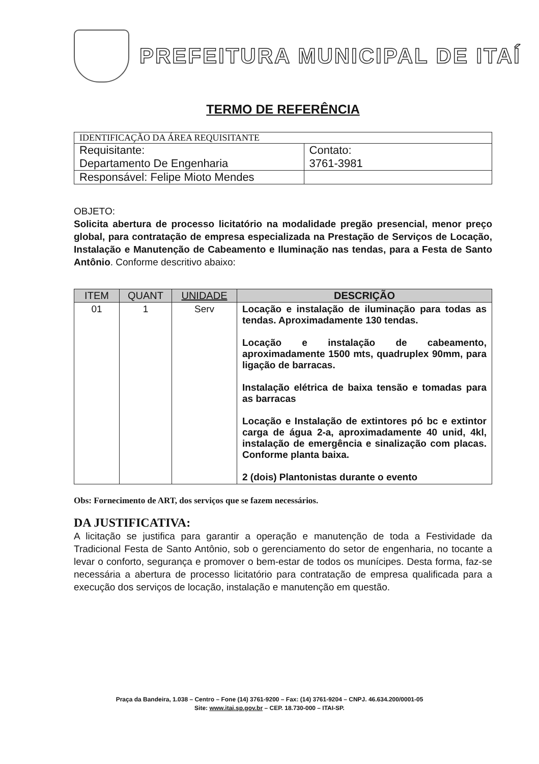PREFEITURA MUNICIPAL DE ITAÍ
TERMO DE REFERÊNCIA
| IDENTIFICAÇÃO DA ÁREA REQUISITANTE | |
| Requisitante: Departamento De Engenharia | Contato: 3761-3981 |
| Responsável: Felipe Mioto Mendes | |
OBJETO:
Solicita abertura de processo licitatório na modalidade pregão presencial, menor preço global, para contratação de empresa especializada na Prestação de Serviços de Locação, Instalação e Manutenção de Cabeamento e Iluminação nas tendas, para a Festa de Santo Antônio. Conforme descritivo abaixo:
| ITEM | QUANT | UNIDADE | DESCRIÇÃO |
| --- | --- | --- | --- |
| 01 | 1 | Serv | Locação e instalação de iluminação para todas as tendas. Aproximadamente 130 tendas. Locação e instalação de cabeamento, aproximadamente 1500 mts, quadruplex 90mm, para ligação de barracas. Instalação elétrica de baixa tensão e tomadas para as barracas Locação e Instalação de extintores pó bc e extintor carga de água 2-a, aproximadamente 40 unid, 4kl, instalação de emergência e sinalização com placas. Conforme planta baixa. 2 (dois) Plantonistas durante o evento |
Obs: Fornecimento de ART, dos serviços que se fazem necessários.
DA JUSTIFICATIVA:
A licitação se justifica para garantir a operação e manutenção de toda a Festividade da Tradicional Festa de Santo Antônio, sob o gerenciamento do setor de engenharia, no tocante a levar o conforto, segurança e promover o bem-estar de todos os munícipes. Desta forma, faz-se necessária a abertura de processo licitatório para contratação de empresa qualificada para a execução dos serviços de locação, instalação e manutenção em questão.
Praça da Bandeira, 1.038 – Centro – Fone (14) 3761-9200 – Fax: (14) 3761-9204 – CNPJ. 46.634.200/0001-05
Site: www.itai.sp.gov.br – CEP. 18.730-000 – ITAI-SP.